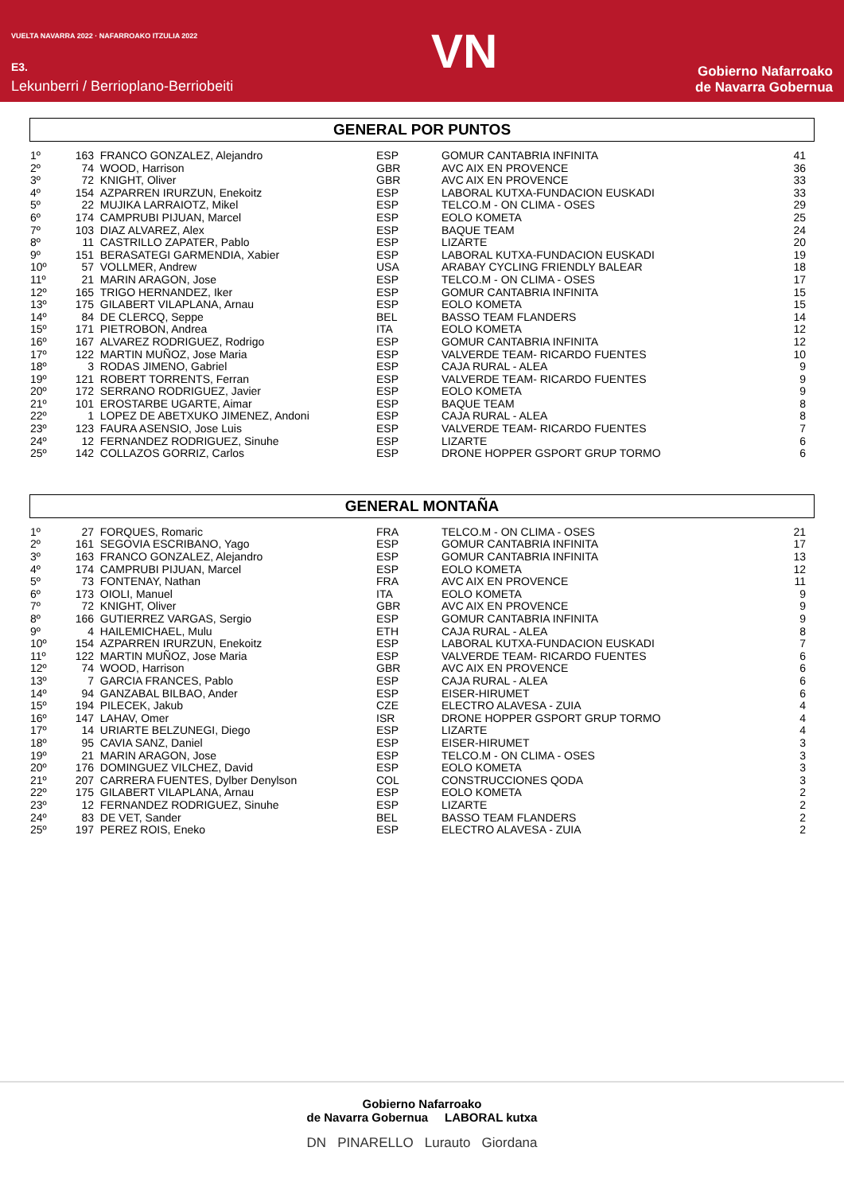VUELTA NAVARRA 2022 · NAFARROAKO ITZULIA 2022
E3.
Lekunberri / Berrioplano-Berriobeiti
VN
Gobierno Nafarroako
de Navarra Gobernua
GENERAL POR PUNTOS
| 1º | 163 | FRANCO GONZALEZ, Alejandro | ESP | GOMUR CANTABRIA INFINITA | 41 |
| 2º | 74 | WOOD, Harrison | GBR | AVC AIX EN PROVENCE | 36 |
| 3º | 72 | KNIGHT, Oliver | GBR | AVC AIX EN PROVENCE | 33 |
| 4º | 154 | AZPARREN IRURZUN, Enekoitz | ESP | LABORAL KUTXA-FUNDACION EUSKADI | 33 |
| 5º | 22 | MUJIKA LARRAIOTZ, Mikel | ESP | TELCO.M - ON CLIMA - OSES | 29 |
| 6º | 174 | CAMPRUBI PIJUAN, Marcel | ESP | EOLO KOMETA | 25 |
| 7º | 103 | DIAZ ALVAREZ, Alex | ESP | BAQUE TEAM | 24 |
| 8º | 11 | CASTRILLO ZAPATER, Pablo | ESP | LIZARTE | 20 |
| 9º | 151 | BERASATEGI GARMENDIA, Xabier | ESP | LABORAL KUTXA-FUNDACION EUSKADI | 19 |
| 10º | 57 | VOLLMER, Andrew | USA | ARABAY CYCLING FRIENDLY BALEAR | 18 |
| 11º | 21 | MARIN ARAGON, Jose | ESP | TELCO.M - ON CLIMA - OSES | 17 |
| 12º | 165 | TRIGO HERNANDEZ, Iker | ESP | GOMUR CANTABRIA INFINITA | 15 |
| 13º | 175 | GILABERT VILAPLANA, Arnau | ESP | EOLO KOMETA | 15 |
| 14º | 84 | DE CLERCQ, Seppe | BEL | BASSO TEAM FLANDERS | 14 |
| 15º | 171 | PIETROBON, Andrea | ITA | EOLO KOMETA | 12 |
| 16º | 167 | ALVAREZ RODRIGUEZ, Rodrigo | ESP | GOMUR CANTABRIA INFINITA | 12 |
| 17º | 122 | MARTIN MUÑOZ, Jose Maria | ESP | VALVERDE TEAM- RICARDO FUENTES | 10 |
| 18º | 3 | RODAS JIMENO, Gabriel | ESP | CAJA RURAL - ALEA | 9 |
| 19º | 121 | ROBERT TORRENTS, Ferran | ESP | VALVERDE TEAM- RICARDO FUENTES | 9 |
| 20º | 172 | SERRANO RODRIGUEZ, Javier | ESP | EOLO KOMETA | 9 |
| 21º | 101 | EROSTARBE UGARTE, Aimar | ESP | BAQUE TEAM | 8 |
| 22º | 1 | LOPEZ DE ABETXUKO JIMENEZ, Andoni | ESP | CAJA RURAL - ALEA | 8 |
| 23º | 123 | FAURA ASENSIO, Jose Luis | ESP | VALVERDE TEAM- RICARDO FUENTES | 7 |
| 24º | 12 | FERNANDEZ RODRIGUEZ, Sinuhe | ESP | LIZARTE | 6 |
| 25º | 142 | COLLAZOS GORRIZ, Carlos | ESP | DRONE HOPPER GSPORT GRUP TORMO | 6 |
GENERAL MONTAÑA
| 1º | 27 | FORQUES, Romaric | FRA | TELCO.M - ON CLIMA - OSES | 21 |
| 2º | 161 | SEGOVIA ESCRIBANO, Yago | ESP | GOMUR CANTABRIA INFINITA | 17 |
| 3º | 163 | FRANCO GONZALEZ, Alejandro | ESP | GOMUR CANTABRIA INFINITA | 13 |
| 4º | 174 | CAMPRUBI PIJUAN, Marcel | ESP | EOLO KOMETA | 12 |
| 5º | 73 | FONTENAY, Nathan | FRA | AVC AIX EN PROVENCE | 11 |
| 6º | 173 | OIOLI, Manuel | ITA | EOLO KOMETA | 9 |
| 7º | 72 | KNIGHT, Oliver | GBR | AVC AIX EN PROVENCE | 9 |
| 8º | 166 | GUTIERREZ VARGAS, Sergio | ESP | GOMUR CANTABRIA INFINITA | 9 |
| 9º | 4 | HAILEMICHAEL, Mulu | ETH | CAJA RURAL - ALEA | 8 |
| 10º | 154 | AZPARREN IRURZUN, Enekoitz | ESP | LABORAL KUTXA-FUNDACION EUSKADI | 7 |
| 11º | 122 | MARTIN MUÑOZ, Jose Maria | ESP | VALVERDE TEAM- RICARDO FUENTES | 6 |
| 12º | 74 | WOOD, Harrison | GBR | AVC AIX EN PROVENCE | 6 |
| 13º | 7 | GARCIA FRANCES, Pablo | ESP | CAJA RURAL - ALEA | 6 |
| 14º | 94 | GANZABAL BILBAO, Ander | ESP | EISER-HIRUMET | 6 |
| 15º | 194 | PILECEK, Jakub | CZE | ELECTRO ALAVESA - ZUIA | 4 |
| 16º | 147 | LAHAV, Omer | ISR | DRONE HOPPER GSPORT GRUP TORMO | 4 |
| 17º | 14 | URIARTE BELZUNEGI, Diego | ESP | LIZARTE | 4 |
| 18º | 95 | CAVIA SANZ, Daniel | ESP | EISER-HIRUMET | 3 |
| 19º | 21 | MARIN ARAGON, Jose | ESP | TELCO.M - ON CLIMA - OSES | 3 |
| 20º | 176 | DOMINGUEZ VILCHEZ, David | ESP | EOLO KOMETA | 3 |
| 21º | 207 | CARRERA FUENTES, Dylber Denylson | COL | CONSTRUCCIONES QODA | 3 |
| 22º | 175 | GILABERT VILAPLANA, Arnau | ESP | EOLO KOMETA | 2 |
| 23º | 12 | FERNANDEZ RODRIGUEZ, Sinuhe | ESP | LIZARTE | 2 |
| 24º | 83 | DE VET, Sander | BEL | BASSO TEAM FLANDERS | 2 |
| 25º | 197 | PEREZ ROIS, Eneko | ESP | ELECTRO ALAVESA - ZUIA | 2 |
Gobierno Nafarroako
de Navarra Gobernua LABORAL kutxa
DN PINARELLO Lurauto Giordana